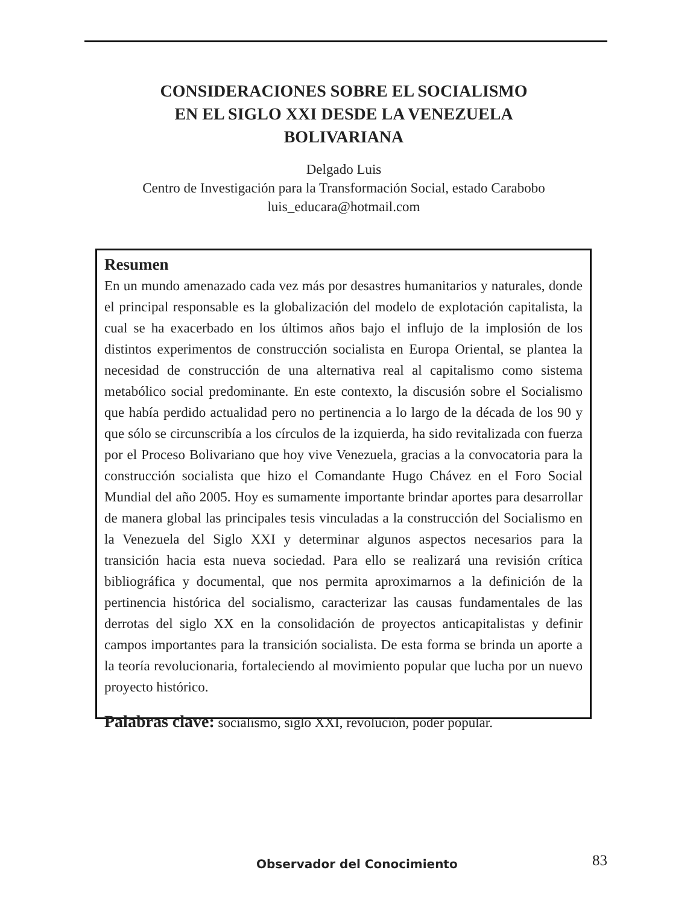CONSIDERACIONES SOBRE EL SOCIALISMO
EN EL SIGLO XXI DESDE LA VENEZUELA
BOLIVARIANA
Delgado Luis
Centro de Investigación para la Transformación Social, estado Carabobo
luis_educara@hotmail.com
Resumen
En un mundo amenazado cada vez más por desastres humanitarios y naturales, donde el principal responsable es la globalización del modelo de explotación capitalista, la cual se ha exacerbado en los últimos años bajo el influjo de la implosión de los distintos experimentos de construcción socialista en Europa Oriental, se plantea la necesidad de construcción de una alternativa real al capitalismo como sistema metabólico social predominante. En este contexto, la discusión sobre el Socialismo que había perdido actualidad pero no pertinencia a lo largo de la década de los 90 y que sólo se circunscribía a los círculos de la izquierda, ha sido revitalizada con fuerza por el Proceso Bolivariano que hoy vive Venezuela, gracias a la convocatoria para la construcción socialista que hizo el Comandante Hugo Chávez en el Foro Social Mundial del año 2005. Hoy es sumamente importante brindar aportes para desarrollar de manera global las principales tesis vinculadas a la construcción del Socialismo en la Venezuela del Siglo XXI y determinar algunos aspectos necesarios para la transición hacia esta nueva sociedad. Para ello se realizará una revisión crítica bibliográfica y documental, que nos permita aproximarnos a la definición de la pertinencia histórica del socialismo, caracterizar las causas fundamentales de las derrotas del siglo XX en la consolidación de proyectos anticapitalistas y definir campos importantes para la transición socialista. De esta forma se brinda un aporte a la teoría revolucionaria, fortaleciendo al movimiento popular que lucha por un nuevo proyecto histórico.
Palabras clave: socialismo, siglo XXI, revolución, poder popular.
Observador del Conocimiento 83